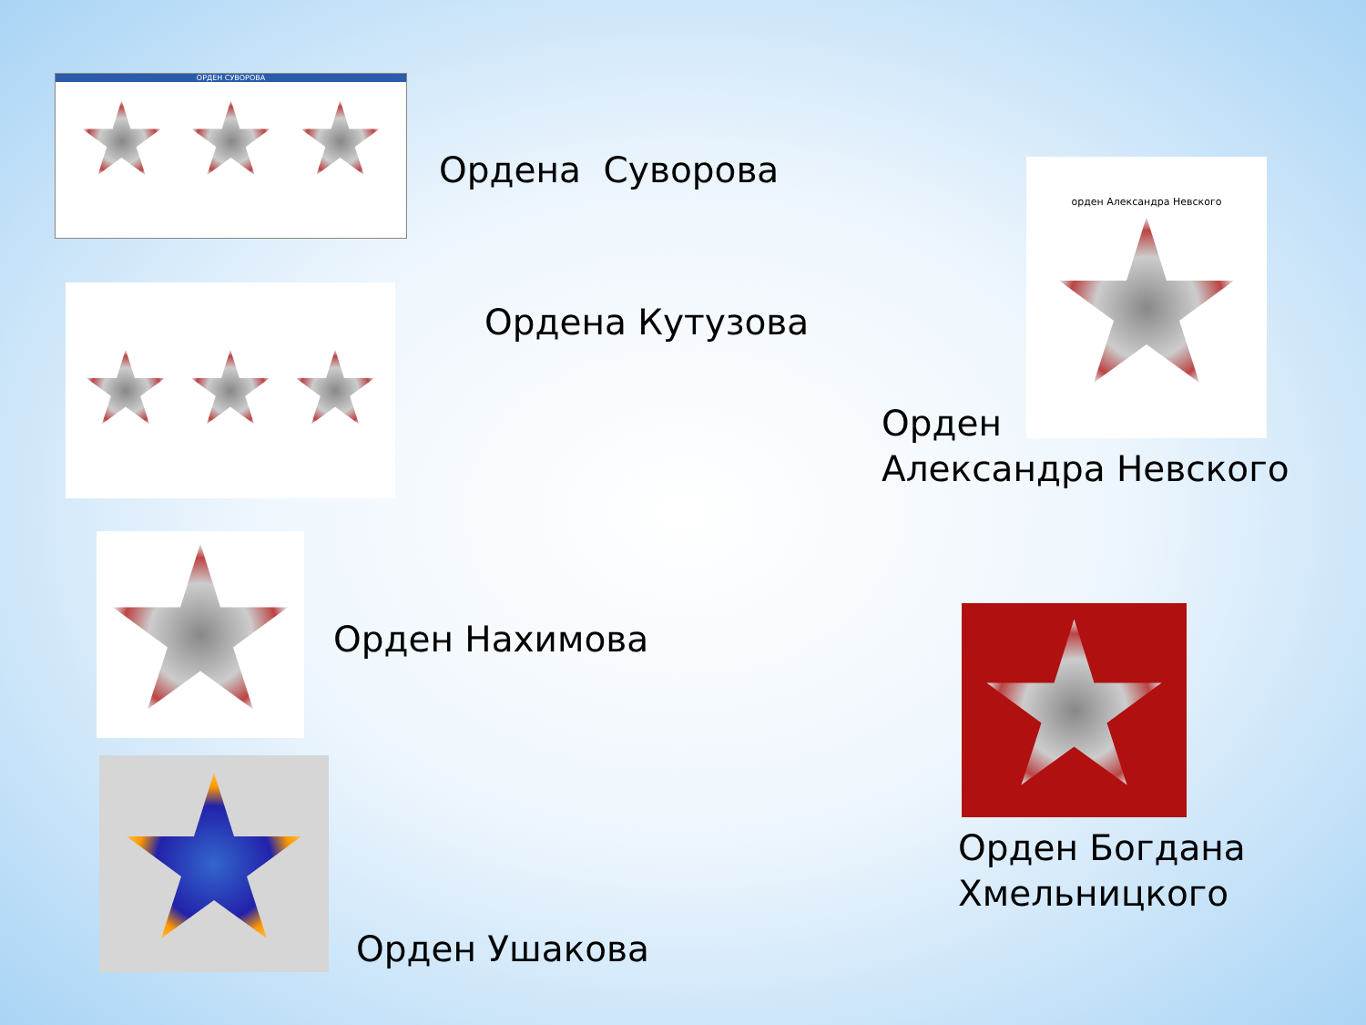ОРДЕН СУВОРОВА
Ордена Суворова
Ордена Кутузова
орден Александра Невского
Орден
Александра Невского
Орден Нахимова
Орден Богдана
Хмельницкого
Орден Ушакова